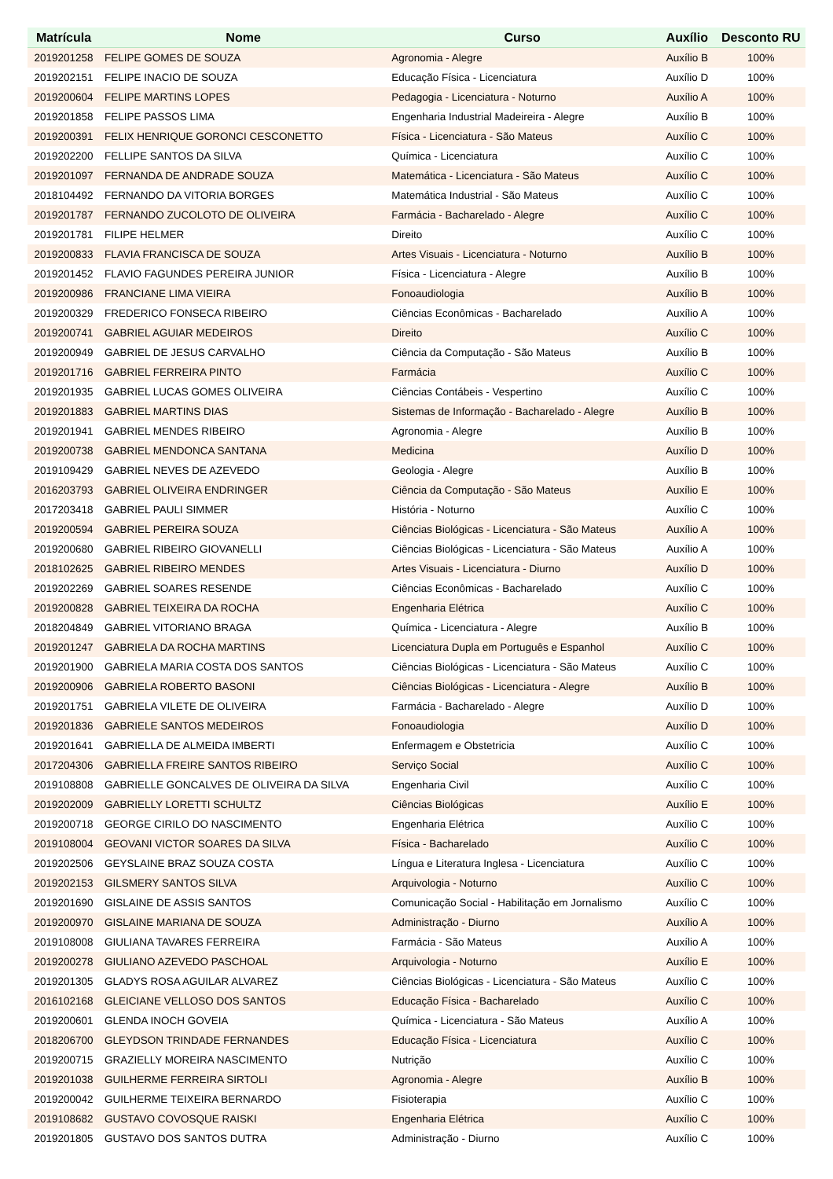| Matrícula | Nome | Curso | Auxílio | Desconto RU |
| --- | --- | --- | --- | --- |
| 2019201258 | FELIPE GOMES DE SOUZA | Agronomia - Alegre | Auxílio B | 100% |
| 2019202151 | FELIPE INACIO DE SOUZA | Educação Física - Licenciatura | Auxílio D | 100% |
| 2019200604 | FELIPE MARTINS LOPES | Pedagogia - Licenciatura - Noturno | Auxílio A | 100% |
| 2019201858 | FELIPE PASSOS LIMA | Engenharia Industrial Madeireira - Alegre | Auxílio B | 100% |
| 2019200391 | FELIX HENRIQUE GORONCI CESCONETTO | Física - Licenciatura - São Mateus | Auxílio C | 100% |
| 2019202200 | FELLIPE SANTOS DA SILVA | Química - Licenciatura | Auxílio C | 100% |
| 2019201097 | FERNANDA DE ANDRADE SOUZA | Matemática - Licenciatura - São Mateus | Auxílio C | 100% |
| 2018104492 | FERNANDO DA VITORIA BORGES | Matemática Industrial - São Mateus | Auxílio C | 100% |
| 2019201787 | FERNANDO ZUCOLOTO DE OLIVEIRA | Farmácia - Bacharelado - Alegre | Auxílio C | 100% |
| 2019201781 | FILIPE HELMER | Direito | Auxílio C | 100% |
| 2019200833 | FLAVIA FRANCISCA DE SOUZA | Artes Visuais - Licenciatura - Noturno | Auxílio B | 100% |
| 2019201452 | FLAVIO FAGUNDES PEREIRA JUNIOR | Física - Licenciatura - Alegre | Auxílio B | 100% |
| 2019200986 | FRANCIANE LIMA VIEIRA | Fonoaudiologia | Auxílio B | 100% |
| 2019200329 | FREDERICO FONSECA RIBEIRO | Ciências Econômicas - Bacharelado | Auxílio A | 100% |
| 2019200741 | GABRIEL AGUIAR MEDEIROS | Direito | Auxílio C | 100% |
| 2019200949 | GABRIEL DE JESUS CARVALHO | Ciência da Computação - São Mateus | Auxílio B | 100% |
| 2019201716 | GABRIEL FERREIRA PINTO | Farmácia | Auxílio C | 100% |
| 2019201935 | GABRIEL LUCAS GOMES OLIVEIRA | Ciências Contábeis - Vespertino | Auxílio C | 100% |
| 2019201883 | GABRIEL MARTINS DIAS | Sistemas de Informação - Bacharelado - Alegre | Auxílio B | 100% |
| 2019201941 | GABRIEL MENDES RIBEIRO | Agronomia - Alegre | Auxílio B | 100% |
| 2019200738 | GABRIEL MENDONCA SANTANA | Medicina | Auxílio D | 100% |
| 2019109429 | GABRIEL NEVES DE AZEVEDO | Geologia - Alegre | Auxílio B | 100% |
| 2016203793 | GABRIEL OLIVEIRA ENDRINGER | Ciência da Computação - São Mateus | Auxílio E | 100% |
| 2017203418 | GABRIEL PAULI SIMMER | História - Noturno | Auxílio C | 100% |
| 2019200594 | GABRIEL PEREIRA SOUZA | Ciências Biológicas - Licenciatura - São Mateus | Auxílio A | 100% |
| 2019200680 | GABRIEL RIBEIRO GIOVANELLI | Ciências Biológicas - Licenciatura - São Mateus | Auxílio A | 100% |
| 2018102625 | GABRIEL RIBEIRO MENDES | Artes Visuais - Licenciatura - Diurno | Auxílio D | 100% |
| 2019202269 | GABRIEL SOARES RESENDE | Ciências Econômicas - Bacharelado | Auxílio C | 100% |
| 2019200828 | GABRIEL TEIXEIRA DA ROCHA | Engenharia Elétrica | Auxílio C | 100% |
| 2018204849 | GABRIEL VITORIANO BRAGA | Química - Licenciatura - Alegre | Auxílio B | 100% |
| 2019201247 | GABRIELA DA ROCHA MARTINS | Licenciatura Dupla em Português e Espanhol | Auxílio C | 100% |
| 2019201900 | GABRIELA MARIA COSTA DOS SANTOS | Ciências Biológicas - Licenciatura - São Mateus | Auxílio C | 100% |
| 2019200906 | GABRIELA ROBERTO BASONI | Ciências Biológicas - Licenciatura - Alegre | Auxílio B | 100% |
| 2019201751 | GABRIELA VILETE DE OLIVEIRA | Farmácia - Bacharelado - Alegre | Auxílio D | 100% |
| 2019201836 | GABRIELE SANTOS MEDEIROS | Fonoaudiologia | Auxílio D | 100% |
| 2019201641 | GABRIELLA DE ALMEIDA IMBERTI | Enfermagem e Obstetricia | Auxílio C | 100% |
| 2017204306 | GABRIELLA FREIRE SANTOS RIBEIRO | Serviço Social | Auxílio C | 100% |
| 2019108808 | GABRIELLE GONCALVES DE OLIVEIRA DA SILVA | Engenharia Civil | Auxílio C | 100% |
| 2019202009 | GABRIELLY LORETTI SCHULTZ | Ciências Biológicas | Auxílio E | 100% |
| 2019200718 | GEORGE CIRILO DO NASCIMENTO | Engenharia Elétrica | Auxílio C | 100% |
| 2019108004 | GEOVANI VICTOR SOARES DA SILVA | Física - Bacharelado | Auxílio C | 100% |
| 2019202506 | GEYSLAINE BRAZ SOUZA COSTA | Língua e Literatura Inglesa - Licenciatura | Auxílio C | 100% |
| 2019202153 | GILSMERY SANTOS SILVA | Arquivologia - Noturno | Auxílio C | 100% |
| 2019201690 | GISLAINE DE ASSIS SANTOS | Comunicação Social - Habilitação em Jornalismo | Auxílio C | 100% |
| 2019200970 | GISLAINE MARIANA DE SOUZA | Administração - Diurno | Auxílio A | 100% |
| 2019108008 | GIULIANA TAVARES FERREIRA | Farmácia - São Mateus | Auxílio A | 100% |
| 2019200278 | GIULIANO AZEVEDO PASCHOAL | Arquivologia - Noturno | Auxílio E | 100% |
| 2019201305 | GLADYS ROSA AGUILAR ALVAREZ | Ciências Biológicas - Licenciatura - São Mateus | Auxílio C | 100% |
| 2016102168 | GLEICIANE VELLOSO DOS SANTOS | Educação Física - Bacharelado | Auxílio C | 100% |
| 2019200601 | GLENDA INOCH GOVEIA | Química - Licenciatura - São Mateus | Auxílio A | 100% |
| 2018206700 | GLEYDSON TRINDADE FERNANDES | Educação Física - Licenciatura | Auxílio C | 100% |
| 2019200715 | GRAZIELLY MOREIRA NASCIMENTO | Nutrição | Auxílio C | 100% |
| 2019201038 | GUILHERME FERREIRA SIRTOLI | Agronomia - Alegre | Auxílio B | 100% |
| 2019200042 | GUILHERME TEIXEIRA BERNARDO | Fisioterapia | Auxílio C | 100% |
| 2019108682 | GUSTAVO COVOSQUE RAISKI | Engenharia Elétrica | Auxílio C | 100% |
| 2019201805 | GUSTAVO DOS SANTOS DUTRA | Administração - Diurno | Auxílio C | 100% |